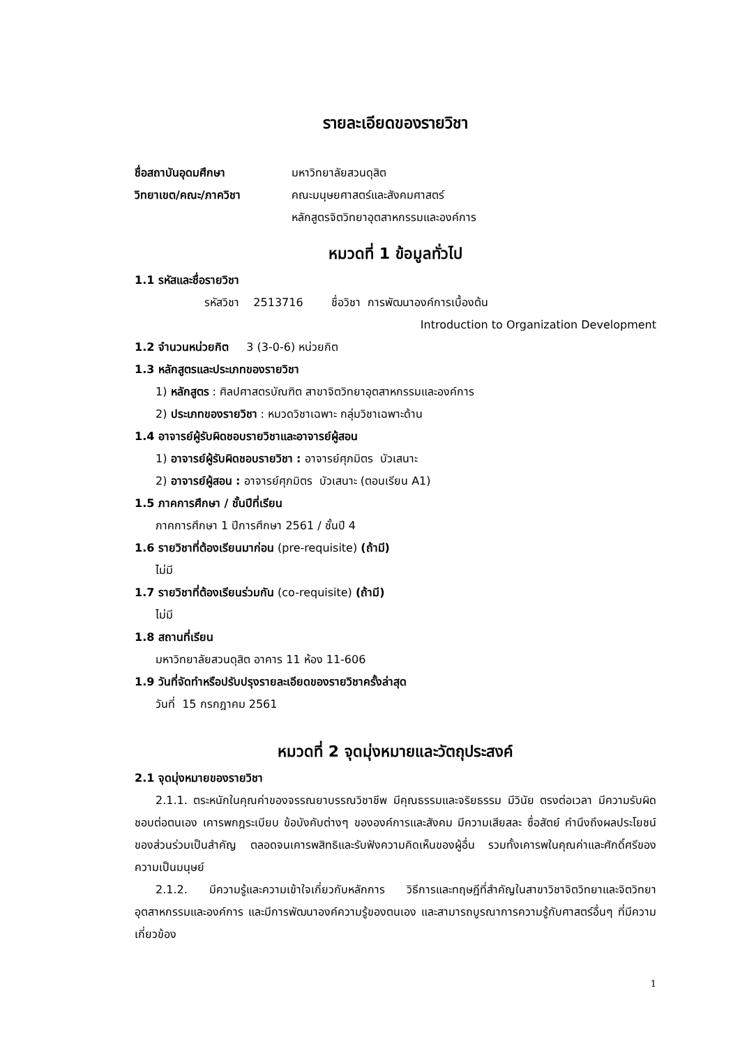รายละเอียดของรายวิชา
ชื่อสถาบันอุดมศึกษา มหาวิทยาลัยสวนดุสิต
วิทยาเขต/คณะ/ภาควิชา คณะมนุษยศาสตร์และสังคมศาสตร์
หลักสูตรจิตวิทยาอุตสาหกรรมและองค์การ
หมวดที่ 1 ข้อมูลทั่วไป
1.1 รหัสและชื่อรายวิชา
รหัสวิชา 2513716 ชื่อวิชา การพัฒนาองค์การเบื้องต้น
Introduction to Organization Development
1.2 จำนวนหน่วยกิต 3 (3-0-6) หน่วยกิต
1.3 หลักสูตรและประเภทของรายวิชา
1) หลักสูตร : ศิลปศาสตรบัณฑิต สาขาจิตวิทยาอุตสาหกรรมและองค์การ
2) ประเภทของรายวิชา : หมวดวิชาเฉพาะ กลุ่มวิชาเฉพาะด้าน
1.4 อาจารย์ผู้รับผิดชอบรายวิชาและอาจารย์ผู้สอน
1) อาจารย์ผู้รับผิดชอบรายวิชา : อาจารย์ศุภมิตร บัวเสนาะ
2) อาจารย์ผู้สอน : อาจารย์ศุภมิตร บัวเสนาะ (ตอนเรียน A1)
1.5 ภาคการศึกษา / ชั้นปีที่เรียน
ภาคการศึกษา 1 ปีการศึกษา 2561 / ชั้นปี 4
1.6 รายวิชาที่ต้องเรียนมาก่อน (pre-requisite) (ถ้ามี)
ไม่มี
1.7 รายวิชาที่ต้องเรียนร่วมกัน (co-requisite) (ถ้ามี)
ไม่มี
1.8 สถานที่เรียน
มหาวิทยาลัยสวนดุสิต อาคาร 11 ห้อง 11-606
1.9 วันที่จัดทำหรือปรับปรุงรายละเอียดของรายวิชาครั้งล่าสุด
วันที่ 15 กรกฎาคม 2561
หมวดที่ 2 จุดมุ่งหมายและวัตถุประสงค์
2.1 จุดมุ่งหมายของรายวิชา
2.1.1. ตระหนักในคุณค่าของจรรณยาบรรณวิชาชีพ มีคุณธรรมและจริยธรรม มีวินัย ตรงต่อเวลา มีความรับผิดชอบต่อตนเอง เคารพกฎระเบียบ ข้อบังคับต่างๆ ขององค์การและสังคม มีความเสียสละ ซื่อสัตย์ คำนึงถึงผลประโยชน์ของส่วนร่วมเป็นสำคัญ ตลอดจนเคารพสิทธิและรับฟังความคิดเห็นของผู้อื่น รวมทั้งเคารพในคุณค่าและศักดิ์ศรีของความเป็นมนุษย์
2.1.2. มีความรู้และความเข้าใจเกี่ยวกับหลักการ วิธีการและทฤษฎีที่สำคัญในสาขาวิชาจิตวิทยาและจิตวิทยาอุตสาหกรรมและองค์การ และมีการพัฒนาองค์ความรู้ของตนเอง และสามารถบูรณาการความรู้กับศาสตร์อื่นๆ ที่มีความเกี่ยวข้อง
1